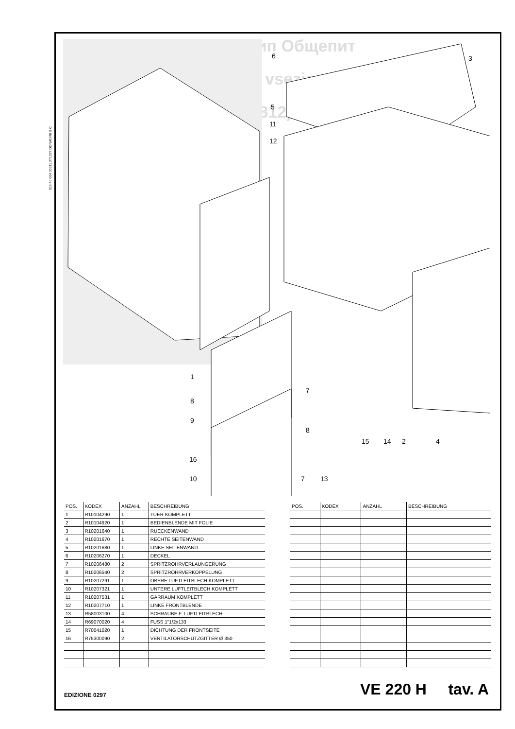016 40 004 30311 271097 DONADINI & C
Зип Общепит
vsezip.ru
+7(812)987-08-81
6
3
5
11
12
1
8
9
7
8
15
14
2
4
16
10
7
13
| POS. | KODEX | ANZAHL | BESCHREIBUNG |
| --- | --- | --- | --- |
| 1 | R10104290 | 1 | TUER KOMPLETT |
| 2 | R10104920 | 1 | BEDIENBLENDE MIT FOLIE |
| 3 | R10201640 | 1 | RUECKENWAND |
| 4 | R10201670 | 1 | RECHTE SEITENWAND |
| 5 | R10201680 | 1 | LINKE SEITENWAND |
| 6 | R10206270 | 1 | DECKEL |
| 7 | R10206480 | 2 | SPRITZROHRVERLAUNGERUNG |
| 8 | R10206540 | 2 | SPRITZROHRVERKOPPELUNG |
| 9 | R10207291 | 1 | OBERE LUFTLEITBLECH KOMPLETT |
| 10 | R10207321 | 1 | UNTERE LUFTLEITBLECH KOMPLETT |
| 11 | R10207531 | 1 | GARRAUM KOMPLETT |
| 12 | R10207710 | 1 | LINKE FRONTBLENDE |
| 13 | R58003100 | 4 | SCHRAUBE F. LUFTLEITBLECH |
| 14 | R69070020 | 4 | FUSS 1"1/2x133 |
| 15 | R70041020 | 1 | DICHTUNG DER FRONTSEITE |
| 16 | R75300090 | 2 | VENTILATORSCHUTZGITTER Ø 350 |
| POS. | KODEX | ANZAHL | BESCHREIBUNG |
| --- | --- | --- | --- |
EDIZIONE 0297 VE 220 H tav. A